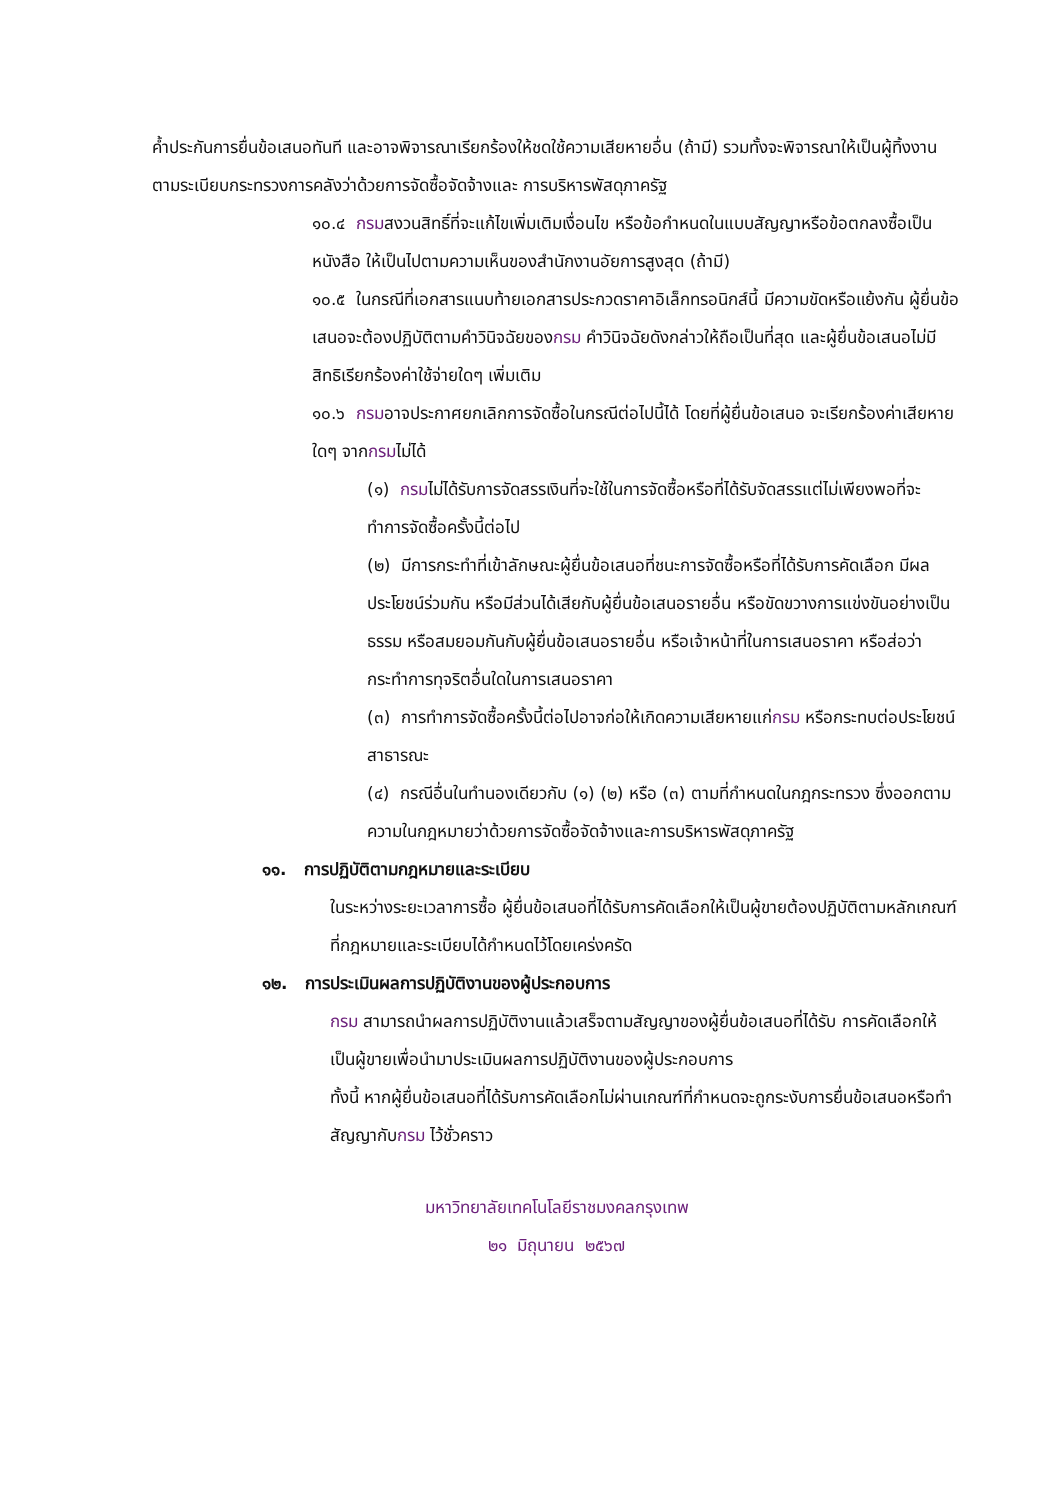ค้ำประกันการยื่นข้อเสนอทันที และอาจพิจารณาเรียกร้องให้ชดใช้ความเสียหายอื่น (ถ้ามี) รวมทั้งจะพิจารณาให้เป็นผู้ทิ้งงาน ตามระเบียบกระทรวงการคลังว่าด้วยการจัดซื้อจัดจ้างและ การบริหารพัสดุภาครัฐ
๑๐.๔ กรมสงวนสิทธิ์ที่จะแก้ไขเพิ่มเติมเงื่อนไข หรือข้อกำหนดในแบบสัญญาหรือข้อตกลงซื้อเป็นหนังสือ ให้เป็นไปตามความเห็นของสำนักงานอัยการสูงสุด (ถ้ามี)
๑๐.๕ ในกรณีที่เอกสารแนบท้ายเอกสารประกวดราคาอิเล็กทรอนิกส์นี้ มีความขัดหรือแย้งกัน ผู้ยื่นข้อเสนอจะต้องปฏิบัติตามคำวินิจฉัยของกรม คำวินิจฉัยดังกล่าวให้ถือเป็นที่สุด และผู้ยื่นข้อเสนอไม่มีสิทธิเรียกร้องค่าใช้จ่ายใดๆ เพิ่มเติม
๑๐.๖ กรมอาจประกาศยกเลิกการจัดซื้อในกรณีต่อไปนี้ได้ โดยที่ผู้ยื่นข้อเสนอ จะเรียกร้องค่าเสียหายใดๆ จากกรมไม่ได้
(๑) กรมไม่ได้รับการจัดสรรเงินที่จะใช้ในการจัดซื้อหรือที่ได้รับจัดสรรแต่ไม่เพียงพอที่จะทำการจัดซื้อครั้งนี้ต่อไป
(๒) มีการกระทำที่เข้าลักษณะผู้ยื่นข้อเสนอที่ชนะการจัดซื้อหรือที่ได้รับการคัดเลือก มีผลประโยชน์ร่วมกัน หรือมีส่วนได้เสียกับผู้ยื่นข้อเสนอรายอื่น หรือขัดขวางการแข่งขันอย่างเป็นธรรม หรือสมยอมกันกับผู้ยื่นข้อเสนอรายอื่น หรือเจ้าหน้าที่ในการเสนอราคา หรือส่อว่ากระทำการทุจริตอื่นใดในการเสนอราคา
(๓) การทำการจัดซื้อครั้งนี้ต่อไปอาจก่อให้เกิดความเสียหายแก่กรม หรือกระทบต่อประโยชน์สาธารณะ
(๔) กรณีอื่นในทำนองเดียวกับ (๑) (๒) หรือ (๓) ตามที่กำหนดในกฎกระทรวง ซึ่งออกตามความในกฎหมายว่าด้วยการจัดซื้อจัดจ้างและการบริหารพัสดุภาครัฐ
๑๑. การปฏิบัติตามกฎหมายและระเบียบ
ในระหว่างระยะเวลาการซื้อ ผู้ยื่นข้อเสนอที่ได้รับการคัดเลือกให้เป็นผู้ขายต้องปฏิบัติตามหลักเกณฑ์ที่กฎหมายและระเบียบได้กำหนดไว้โดยเคร่งครัด
๑๒. การประเมินผลการปฏิบัติงานของผู้ประกอบการ
กรม สามารถนำผลการปฏิบัติงานแล้วเสร็จตามสัญญาของผู้ยื่นข้อเสนอที่ได้รับ การคัดเลือกให้เป็นผู้ขายเพื่อนำมาประเมินผลการปฏิบัติงานของผู้ประกอบการ
ทั้งนี้ หากผู้ยื่นข้อเสนอที่ได้รับการคัดเลือกไม่ผ่านเกณฑ์ที่กำหนดจะถูกระงับการยื่นข้อเสนอหรือทำสัญญากับกรม ไว้ชั่วคราว
มหาวิทยาลัยเทคโนโลยีราชมงคลกรุงเทพ
๒๑ มิถุนายน ๒๕๖๗